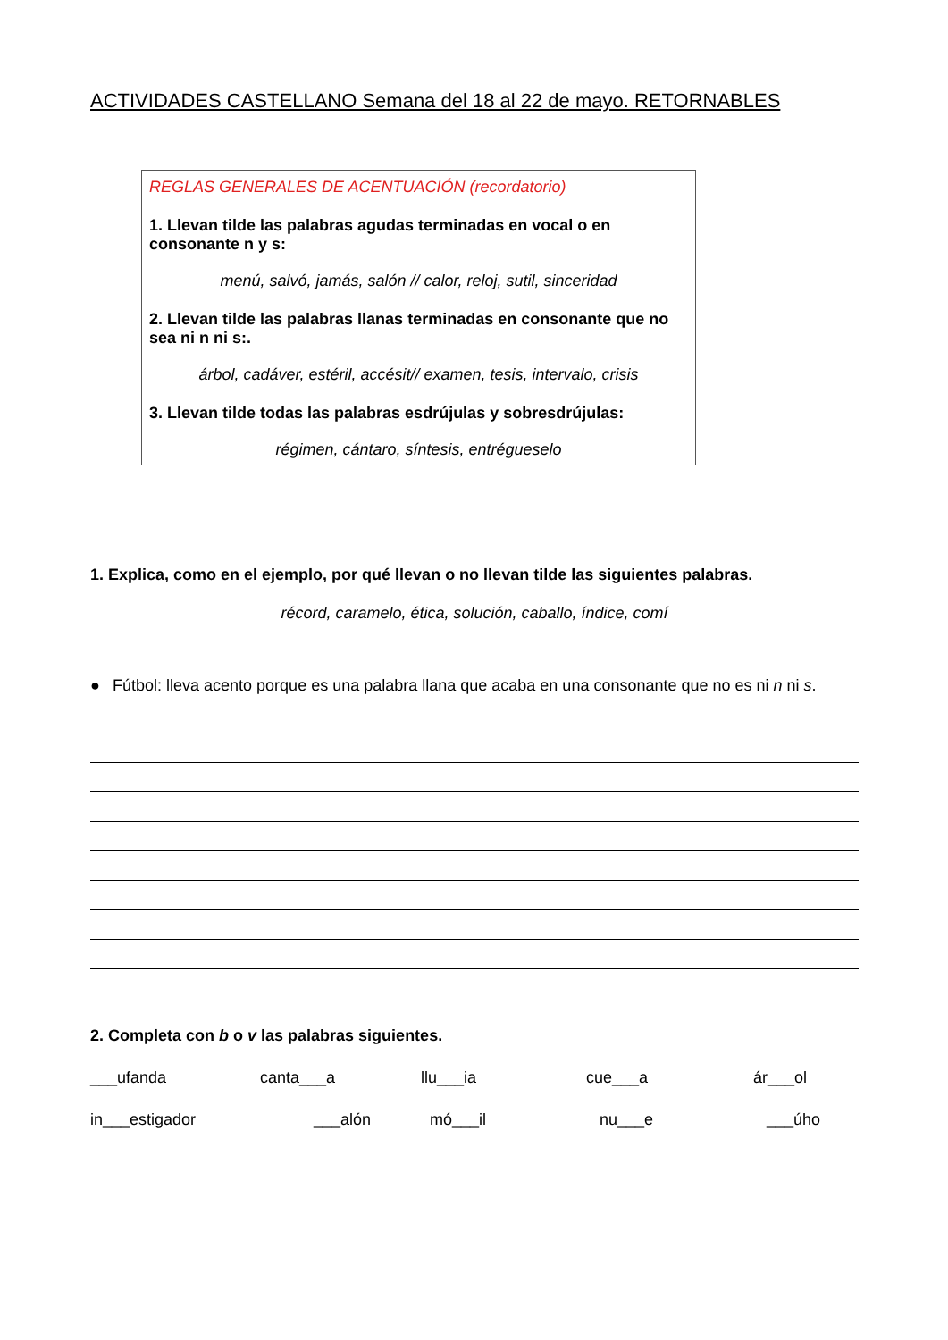ACTIVIDADES CASTELLANO Semana del 18 al 22 de mayo. RETORNABLES
REGLAS GENERALES DE ACENTUACIÓN (recordatorio)
1. Llevan tilde las palabras agudas terminadas en vocal o en consonante n y s:
menú, salvó, jamás, salón // calor, reloj, sutil, sinceridad
2. Llevan tilde las palabras llanas terminadas en consonante que no sea ni n ni s:.
árbol, cadáver, estéril, accésit// examen, tesis, intervalo, crisis
3. Llevan tilde todas las palabras esdrújulas y sobresdrújulas:
régimen, cántaro, síntesis, entrégueselo
1. Explica, como en el ejemplo, por qué llevan o no llevan tilde las siguientes palabras.
récord, caramelo, ética, solución, caballo, índice, comí
● Fútbol: lleva acento porque es una palabra llana que acaba en una consonante que no es ni n ni s.
2. Completa con b o v las palabras siguientes.
___ufanda canta___a llu___ia cue___a ár___ol
in___estigador ___alón mó___il nu___e ___úho